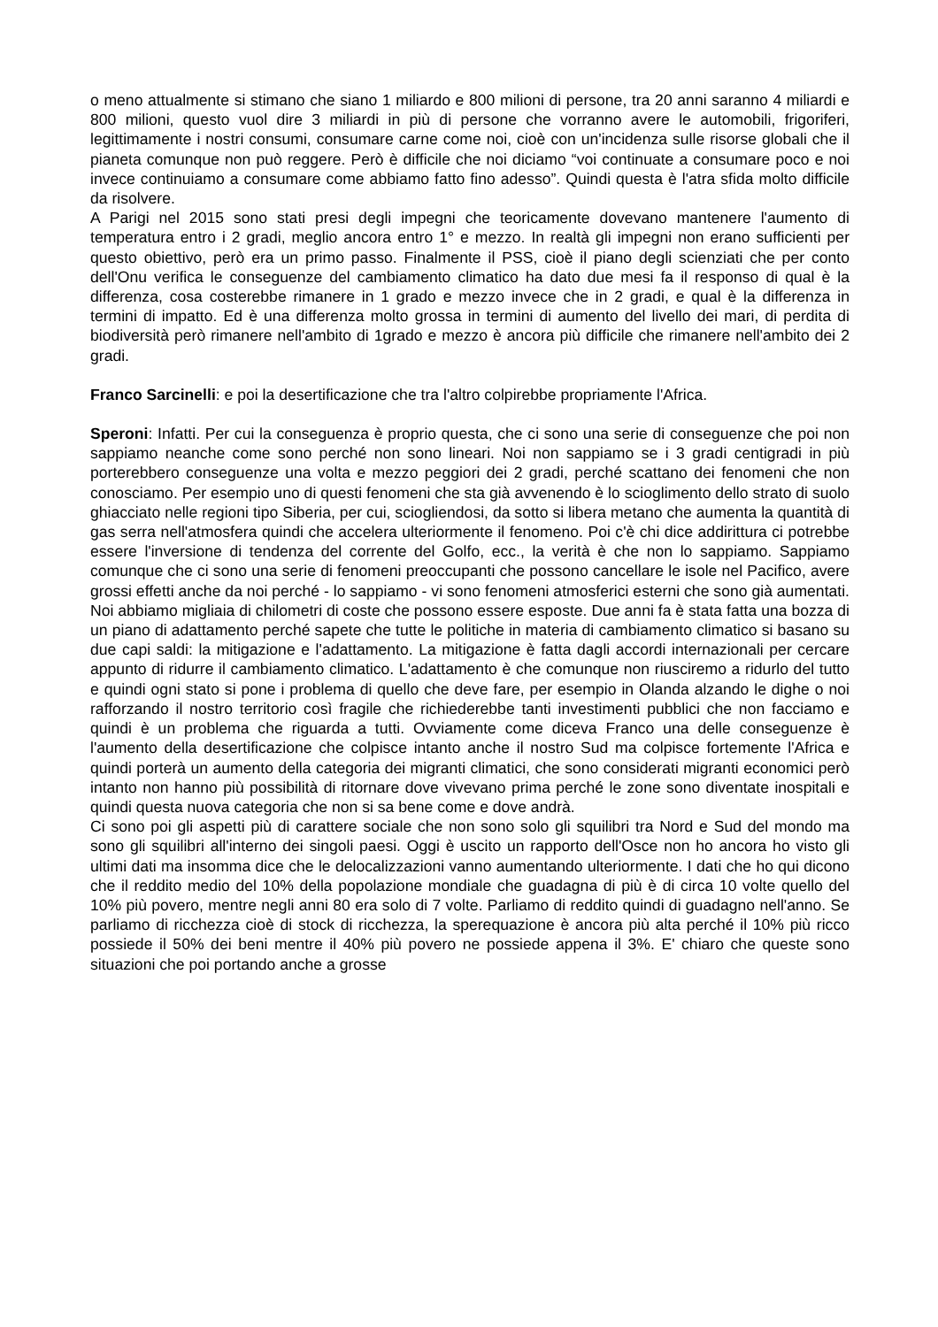o meno attualmente si stimano che siano 1 miliardo e 800 milioni di persone, tra 20 anni saranno 4 miliardi e 800 milioni, questo vuol dire 3 miliardi in più di persone che vorranno avere le automobili, frigoriferi, legittimamente i nostri consumi, consumare carne come noi, cioè con un'incidenza sulle risorse globali che il pianeta comunque non può reggere. Però è difficile che noi diciamo “voi continuate a consumare poco e noi invece continuiamo a consumare come abbiamo fatto fino adesso”. Quindi questa è l'atra sfida molto difficile da risolvere.
A Parigi nel 2015 sono stati presi degli impegni che teoricamente dovevano mantenere l'aumento di temperatura entro i 2 gradi, meglio ancora entro 1° e mezzo. In realtà gli impegni non erano sufficienti per questo obiettivo, però era un primo passo. Finalmente il PSS, cioè il piano degli scienziati che per conto dell'Onu verifica le conseguenze del cambiamento climatico ha dato due mesi fa il responso di qual è la differenza, cosa costerebbe rimanere in 1 grado e mezzo invece che in 2 gradi, e qual è la differenza in termini di impatto. Ed è una differenza molto grossa in termini di aumento del livello dei mari, di perdita di biodiversità però rimanere nell'ambito di 1grado e mezzo è ancora più difficile che rimanere nell'ambito dei 2 gradi.
Franco Sarcinelli: e poi la desertificazione che tra l'altro colpirebbe propriamente l'Africa.
Speroni: Infatti. Per cui la conseguenza è proprio questa, che ci sono una serie di conseguenze che poi non sappiamo neanche come sono perché non sono lineari. Noi non sappiamo se i 3 gradi centigradi in più porterebbero conseguenze una volta e mezzo peggiori dei 2 gradi, perché scattano dei fenomeni che non conosciamo. Per esempio uno di questi fenomeni che sta già avvenendo è lo scioglimento dello strato di suolo ghiacciato nelle regioni tipo Siberia, per cui, sciogliendosi, da sotto si libera metano che aumenta la quantità di gas serra nell'atmosfera quindi che accelera ulteriormente il fenomeno. Poi c'è chi dice addirittura ci potrebbe essere l'inversione di tendenza del corrente del Golfo, ecc., la verità è che non lo sappiamo. Sappiamo comunque che ci sono una serie di fenomeni preoccupanti che possono cancellare le isole nel Pacifico, avere grossi effetti anche da noi perché - lo sappiamo - vi sono fenomeni atmosferici esterni che sono già aumentati. Noi abbiamo migliaia di chilometri di coste che possono essere esposte. Due anni fa è stata fatta una bozza di un piano di adattamento perché sapete che tutte le politiche in materia di cambiamento climatico si basano su due capi saldi: la mitigazione e l'adattamento. La mitigazione è fatta dagli accordi internazionali per cercare appunto di ridurre il cambiamento climatico. L'adattamento è che comunque non riusciremo a ridurlo del tutto e quindi ogni stato si pone i problema di quello che deve fare, per esempio in Olanda alzando le dighe o noi rafforzando il nostro territorio così fragile che richiederebbe tanti investimenti pubblici che non facciamo e quindi è un problema che riguarda a tutti. Ovviamente come diceva Franco una delle conseguenze è l'aumento della desertificazione che colpisce intanto anche il nostro Sud ma colpisce fortemente l'Africa e quindi porterà un aumento della categoria dei migranti climatici, che sono considerati migranti economici però intanto non hanno più possibilità di ritornare dove vivevano prima perché le zone sono diventate inospitali e quindi questa nuova categoria che non si sa bene come e dove andrà.
Ci sono poi gli aspetti più di carattere sociale che non sono solo gli squilibri tra Nord e Sud del mondo ma sono gli squilibri all'interno dei singoli paesi. Oggi è uscito un rapporto dell'Osce non ho ancora ho visto gli ultimi dati ma insomma dice che le delocalizzazioni vanno aumentando ulteriormente. I dati che ho qui dicono che il reddito medio del 10% della popolazione mondiale che guadagna di più è di circa 10 volte quello del 10% più povero, mentre negli anni 80 era solo di 7 volte. Parliamo di reddito quindi di guadagno nell'anno. Se parliamo di ricchezza cioè di stock di ricchezza, la sperequazione è ancora più alta perché il 10% più ricco possiede il 50% dei beni mentre il 40% più povero ne possiede appena il 3%. E' chiaro che queste sono situazioni che poi portando anche a grosse